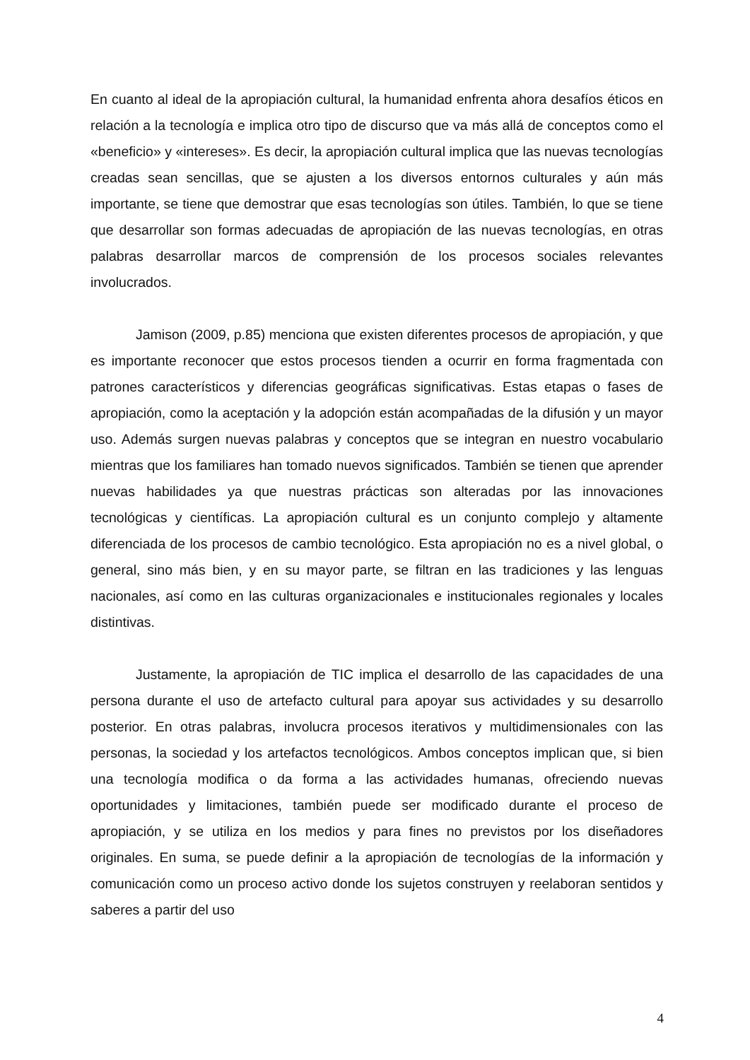En cuanto al ideal de la apropiación cultural, la humanidad enfrenta ahora desafíos éticos en relación a la tecnología e implica otro tipo de discurso que va más allá de conceptos como el «beneficio» y «intereses». Es decir, la apropiación cultural implica que las nuevas tecnologías creadas sean sencillas, que se ajusten a los diversos entornos culturales y aún más importante, se tiene que demostrar que esas tecnologías son útiles. También, lo que se tiene que desarrollar son formas adecuadas de apropiación de las nuevas tecnologías, en otras palabras desarrollar marcos de comprensión de los procesos sociales relevantes involucrados.
Jamison (2009, p.85) menciona que existen diferentes procesos de apropiación, y que es importante reconocer que estos procesos tienden a ocurrir en forma fragmentada con patrones característicos y diferencias geográficas significativas. Estas etapas o fases de apropiación, como la aceptación y la adopción están acompañadas de la difusión y un mayor uso. Además surgen nuevas palabras y conceptos que se integran en nuestro vocabulario mientras que los familiares han tomado nuevos significados. También se tienen que aprender nuevas habilidades ya que nuestras prácticas son alteradas por las innovaciones tecnológicas y científicas. La apropiación cultural es un conjunto complejo y altamente diferenciada de los procesos de cambio tecnológico. Esta apropiación no es a nivel global, o general, sino más bien, y en su mayor parte, se filtran en las tradiciones y las lenguas nacionales, así como en las culturas organizacionales e institucionales regionales y locales distintivas.
Justamente, la apropiación de TIC implica el desarrollo de las capacidades de una persona durante el uso de artefacto cultural para apoyar sus actividades y su desarrollo posterior. En otras palabras, involucra procesos iterativos y multidimensionales con las personas, la sociedad y los artefactos tecnológicos. Ambos conceptos implican que, si bien una tecnología modifica o da forma a las actividades humanas, ofreciendo nuevas oportunidades y limitaciones, también puede ser modificado durante el proceso de apropiación, y se utiliza en los medios y para fines no previstos por los diseñadores originales. En suma, se puede definir a la apropiación de tecnologías de la información y comunicación como un proceso activo donde los sujetos construyen y reelaboran sentidos y saberes a partir del uso
4